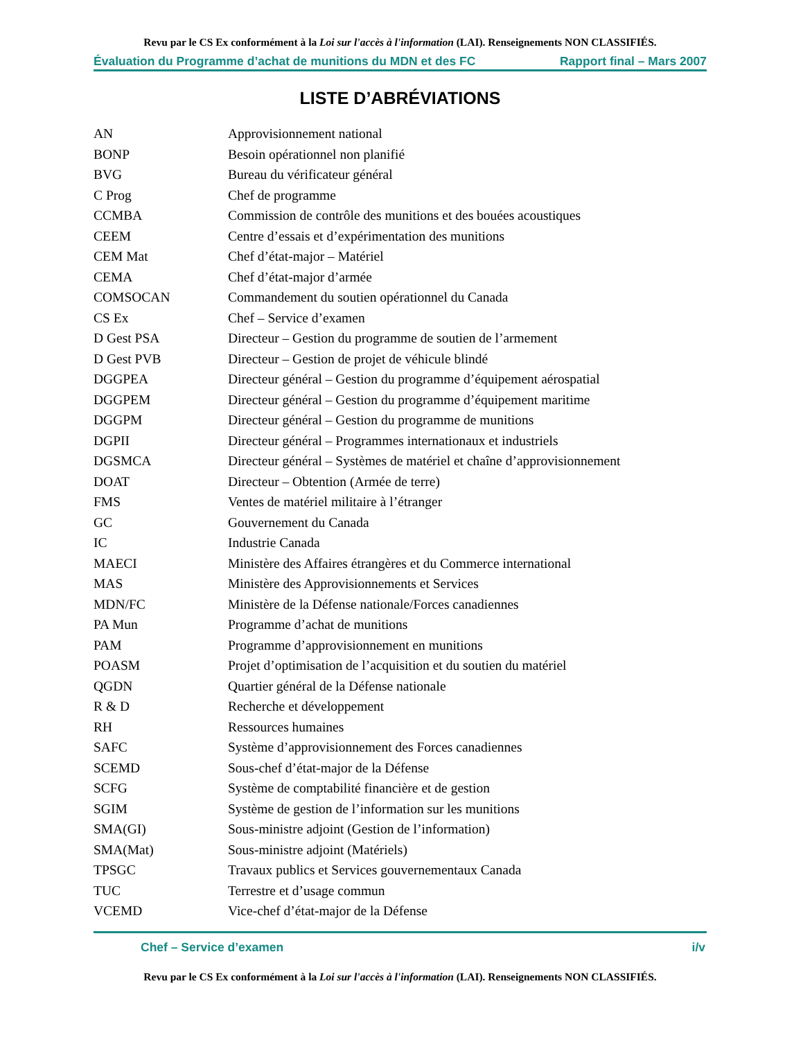Revu par le CS Ex conformément à la Loi sur l'accès à l'information (LAI). Renseignements NON CLASSIFIÉS.
Évaluation du Programme d’achat de munitions du MDN et des FC Rapport final – Mars 2007
LISTE D’ABRÉVIATIONS
| AN | Approvisionnement national |
| BONP | Besoin opérationnel non planifié |
| BVG | Bureau du vérificateur général |
| C Prog | Chef de programme |
| CCMBA | Commission de contrôle des munitions et des bouées acoustiques |
| CEEM | Centre d’essais et d’expérimentation des munitions |
| CEM Mat | Chef d’état-major – Matériel |
| CEMA | Chef d’état-major d’armée |
| COMSOCAN | Commandement du soutien opérationnel du Canada |
| CS Ex | Chef – Service d’examen |
| D Gest PSA | Directeur – Gestion du programme de soutien de l’armement |
| D Gest PVB | Directeur – Gestion de projet de véhicule blindé |
| DGGPEA | Directeur général – Gestion du programme d’équipement aérospatial |
| DGGPEM | Directeur général – Gestion du programme d’équipement maritime |
| DGGPM | Directeur général – Gestion du programme de munitions |
| DGPII | Directeur général – Programmes internationaux et industriels |
| DGSMCA | Directeur général – Systèmes de matériel et chaîne d’approvisionnement |
| DOAT | Directeur – Obtention (Armée de terre) |
| FMS | Ventes de matériel militaire à l’étranger |
| GC | Gouvernement du Canada |
| IC | Industrie Canada |
| MAECI | Ministère des Affaires étrangères et du Commerce international |
| MAS | Ministère des Approvisionnements et Services |
| MDN/FC | Ministère de la Défense nationale/Forces canadiennes |
| PA Mun | Programme d’achat de munitions |
| PAM | Programme d’approvisionnement en munitions |
| POASM | Projet d’optimisation de l’acquisition et du soutien du matériel |
| QGDN | Quartier général de la Défense nationale |
| R & D | Recherche et développement |
| RH | Ressources humaines |
| SAFC | Système d’approvisionnement des Forces canadiennes |
| SCEMD | Sous-chef d’état-major de la Défense |
| SCFG | Système de comptabilité financière et de gestion |
| SGIM | Système de gestion de l’information sur les munitions |
| SMA(GI) | Sous-ministre adjoint (Gestion de l’information) |
| SMA(Mat) | Sous-ministre adjoint (Matériels) |
| TPSGC | Travaux publics et Services gouvernementaux Canada |
| TUC | Terrestre et d’usage commun |
| VCEMD | Vice-chef d’état-major de la Défense |
Chef – Service d’examen i/v
Revu par le CS Ex conformément à la Loi sur l'accès à l'information (LAI). Renseignements NON CLASSIFIÉS.